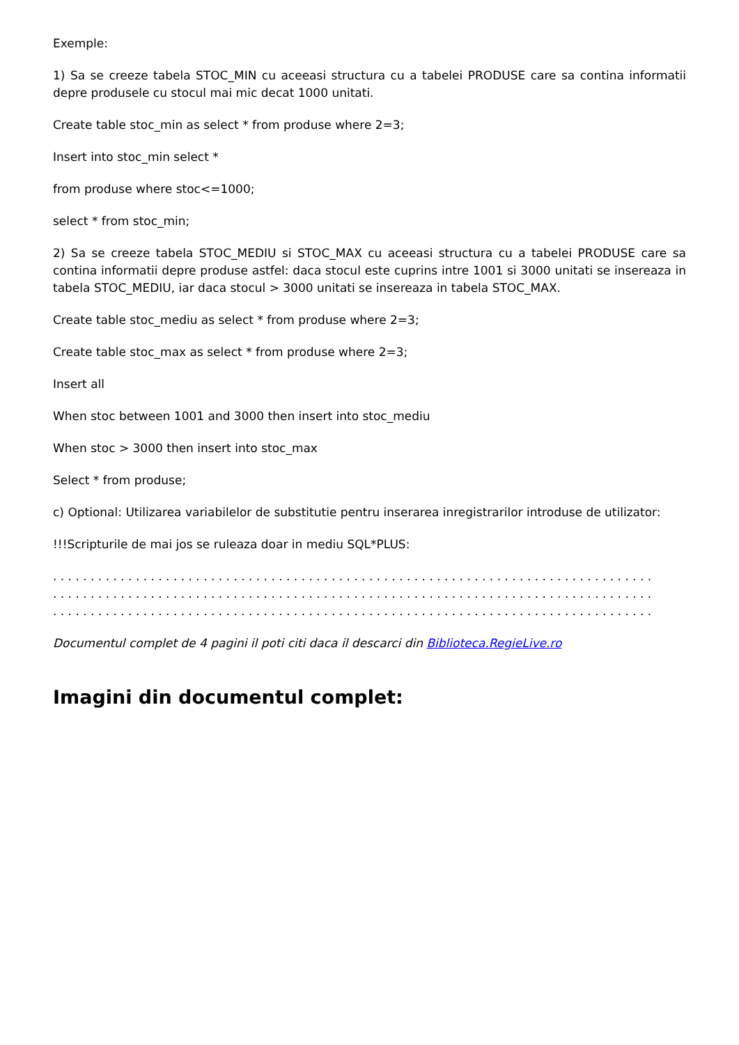Exemple:
1) Sa se creeze tabela STOC_MIN cu aceeasi structura cu a tabelei PRODUSE care sa contina informatii depre produsele cu stocul mai mic decat 1000 unitati.
Create table stoc_min as select * from produse where 2=3;
Insert into stoc_min select *
from produse where stoc<=1000;
select * from stoc_min;
2) Sa se creeze tabela STOC_MEDIU si STOC_MAX cu aceeasi structura cu a tabelei PRODUSE care sa contina informatii depre produse astfel: daca stocul este cuprins intre 1001 si 3000 unitati se insereaza in tabela STOC_MEDIU, iar daca stocul > 3000 unitati se insereaza in tabela STOC_MAX.
Create table stoc_mediu as select * from produse where 2=3;
Create table stoc_max as select * from produse where 2=3;
Insert all
When stoc between 1001 and 3000 then insert into stoc_mediu
When stoc > 3000 then insert into stoc_max
Select * from produse;
c) Optional: Utilizarea variabilelor de substitutie pentru inserarea inregistrarilor introduse de utilizator:
!!!Scripturile de mai jos se ruleaza doar in mediu SQL*PLUS:
. . . . . . . . . . . . . . . . . . . . . . . . . . . . . . . . . . . . . . . . . . . . . . . . . . . . . . . . . . . . . . . . . . . . . . . . . . . . . . . .
. . . . . . . . . . . . . . . . . . . . . . . . . . . . . . . . . . . . . . . . . . . . . . . . . . . . . . . . . . . . . . . . . . . . . . . . . . . . . . . .
. . . . . . . . . . . . . . . . . . . . . . . . . . . . . . . . . . . . . . . . . . . . . . . . . . . . . . . . . . . . . . . . . . . . . . . . . . . . . . . .
Documentul complet de 4 pagini il poti citi daca il descarci din Biblioteca.RegieLive.ro
Imagini din documentul complet: